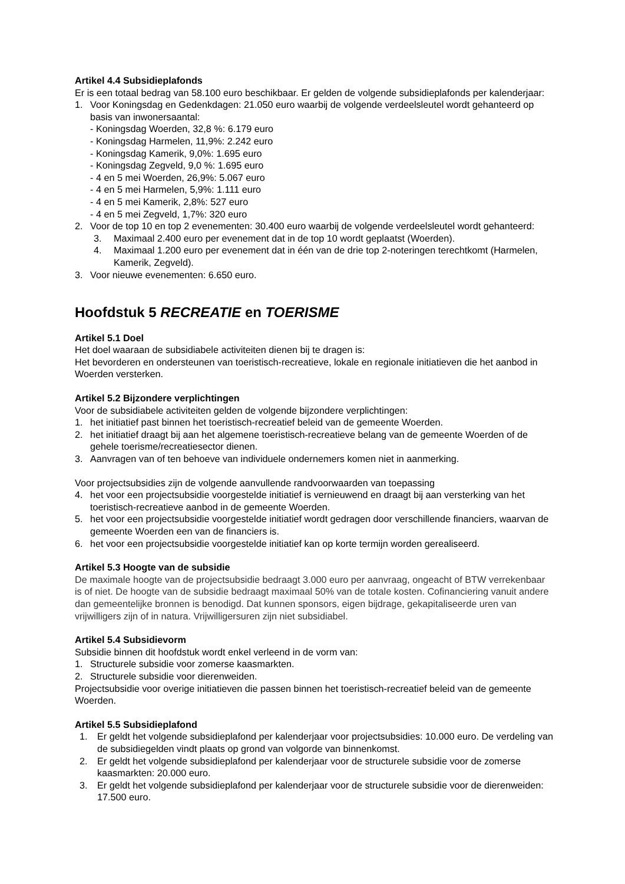Artikel 4.4 Subsidieplafonds
Er is een totaal bedrag van 58.100 euro beschikbaar. Er gelden de volgende subsidieplafonds per kalenderjaar:
1. Voor Koningsdag en Gedenkdagen: 21.050 euro waarbij de volgende verdeelsleutel wordt gehanteerd op basis van inwonersaantal:
- Koningsdag Woerden, 32,8 %: 6.179 euro
- Koningsdag Harmelen, 11,9%: 2.242 euro
- Koningsdag Kamerik, 9,0%: 1.695 euro
- Koningsdag Zegveld, 9,0 %: 1.695 euro
- 4 en 5 mei Woerden, 26,9%: 5.067 euro
- 4 en 5 mei Harmelen, 5,9%: 1.111 euro
- 4 en 5 mei Kamerik, 2,8%: 527 euro
- 4 en 5 mei Zegveld, 1,7%: 320 euro
2. Voor de top 10 en top 2 evenementen: 30.400 euro waarbij de volgende verdeelsleutel wordt gehanteerd:
3. Maximaal 2.400 euro per evenement dat in de top 10 wordt geplaatst (Woerden).
4. Maximaal 1.200 euro per evenement dat in één van de drie top 2-noteringen terechtkomt (Harmelen, Kamerik, Zegveld).
3. Voor nieuwe evenementen: 6.650 euro.
Hoofdstuk 5 RECREATIE en TOERISME
Artikel 5.1 Doel
Het doel waaraan de subsidiabele activiteiten dienen bij te dragen is:
Het bevorderen en ondersteunen van toeristisch-recreatieve, lokale en regionale initiatieven die het aanbod in Woerden versterken.
Artikel 5.2 Bijzondere verplichtingen
Voor de subsidiabele activiteiten gelden de volgende bijzondere verplichtingen:
1. het initiatief past binnen het toeristisch-recreatief beleid van de gemeente Woerden.
2. het initiatief draagt bij aan het algemene toeristisch-recreatieve belang van de gemeente Woerden of de gehele toerisme/recreatiesector dienen.
3. Aanvragen van of ten behoeve van individuele ondernemers komen niet in aanmerking.
Voor projectsubsidies zijn de volgende aanvullende randvoorwaarden van toepassing
4. het voor een projectsubsidie voorgestelde initiatief is vernieuwend en draagt bij aan versterking van het toeristisch-recreatieve aanbod in de gemeente Woerden.
5. het voor een projectsubsidie voorgestelde initiatief wordt gedragen door verschillende financiers, waarvan de gemeente Woerden een van de financiers is.
6. het voor een projectsubsidie voorgestelde initiatief kan op korte termijn worden gerealiseerd.
Artikel 5.3 Hoogte van de subsidie
De maximale hoogte van de projectsubsidie bedraagt 3.000 euro per aanvraag, ongeacht of BTW verrekenbaar is of niet. De hoogte van de subsidie bedraagt maximaal 50% van de totale kosten. Cofinanciering vanuit andere dan gemeentelijke bronnen is benodigd. Dat kunnen sponsors, eigen bijdrage, gekapitaliseerde uren van vrijwilligers zijn of in natura. Vrijwilligersuren zijn niet subsidiabel.
Artikel 5.4 Subsidievorm
Subsidie binnen dit hoofdstuk wordt enkel verleend in de vorm van:
1. Structurele subsidie voor zomerse kaasmarkten.
2. Structurele subsidie voor dierenweiden.
Projectsubsidie voor overige initiatieven die passen binnen het toeristisch-recreatief beleid van de gemeente Woerden.
Artikel 5.5 Subsidieplafond
1. Er geldt het volgende subsidieplafond per kalenderjaar voor projectsubsidies: 10.000 euro. De verdeling van de subsidiegelden vindt plaats op grond van volgorde van binnenkomst.
2. Er geldt het volgende subsidieplafond per kalenderjaar voor de structurele subsidie voor de zomerse kaasmarkten: 20.000 euro.
3. Er geldt het volgende subsidieplafond per kalenderjaar voor de structurele subsidie voor de dierenweiden: 17.500 euro.